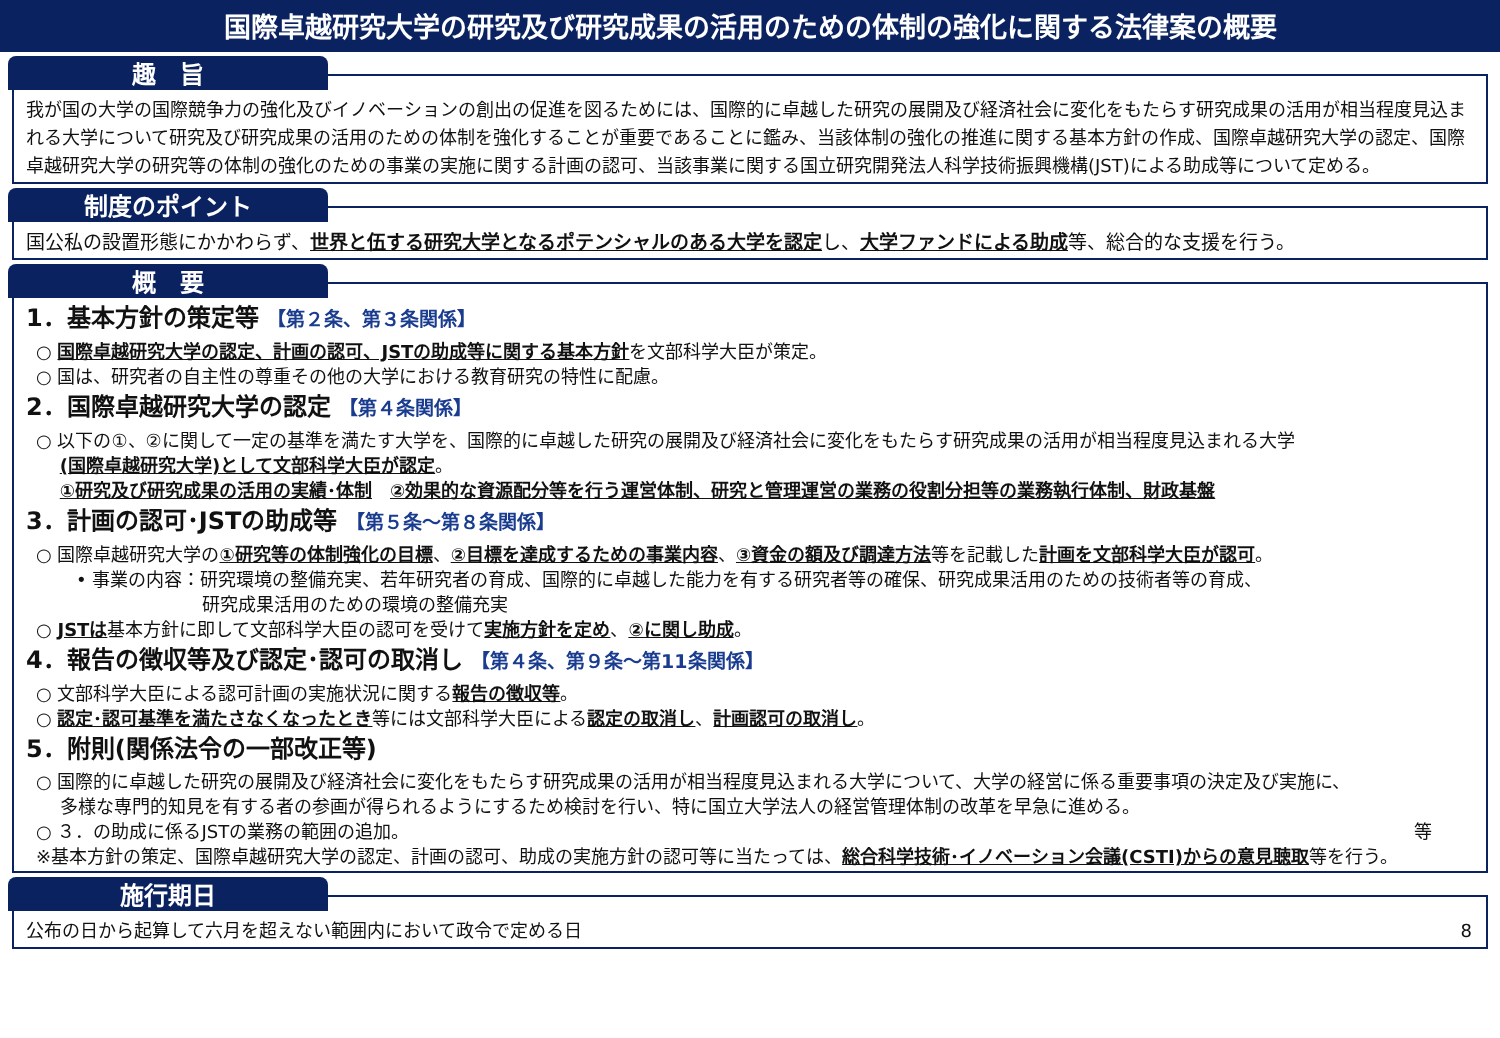国際卓越研究大学の研究及び研究成果の活用のための体制の強化に関する法律案の概要
趣　旨
我が国の大学の国際競争力の強化及びイノベーションの創出の促進を図るためには、国際的に卓越した研究の展開及び経済社会に変化をもたらす研究成果の活用が相当程度見込まれる大学について研究及び研究成果の活用のための体制を強化することが重要であることに鑑み、当該体制の強化の推進に関する基本方針の作成、国際卓越研究大学の認定、国際卓越研究大学の研究等の体制の強化のための事業の実施に関する計画の認可、当該事業に関する国立研究開発法人科学技術振興機構(JST)による助成等について定める。
制度のポイント
国公私の設置形態にかかわらず、世界と伍する研究大学となるポテンシャルのある大学を認定し、大学ファンドによる助成等、総合的な支援を行う。
概　要
1．基本方針の策定等 【第２条、第３条関係】
○ 国際卓越研究大学の認定、計画の認可、JSTの助成等に関する基本方針を文部科学大臣が策定。
○ 国は、研究者の自主性の尊重その他の大学における教育研究の特性に配慮。
2．国際卓越研究大学の認定 【第４条関係】
○ 以下の①、②に関して一定の基準を満たす大学を、国際的に卓越した研究の展開及び経済社会に変化をもたらす研究成果の活用が相当程度見込まれる大学
　 (国際卓越研究大学)として文部科学大臣が認定。
　 ①研究及び研究成果の活用の実績･体制　②効果的な資源配分等を行う運営体制、研究と管理運営の業務の役割分担等の業務執行体制、財政基盤
3．計画の認可･JSTの助成等 【第５条～第８条関係】
○ 国際卓越研究大学の①研究等の体制強化の目標、②目標を達成するための事業内容、③資金の額及び調達方法等を記載した計画を文部科学大臣が認可。
• 事業の内容：研究環境の整備充実、若年研究者の育成、国際的に卓越した能力を有する研究者等の確保、研究成果活用のための技術者等の育成、
　　　　　　　研究成果活用のための環境の整備充実
○ JSTは基本方針に即して文部科学大臣の認可を受けて実施方針を定め、②に関し助成。
4．報告の徴収等及び認定･認可の取消し 【第４条、第９条～第11条関係】
○ 文部科学大臣による認可計画の実施状況に関する報告の徴収等。
○ 認定･認可基準を満たさなくなったとき等には文部科学大臣による認定の取消し、計画認可の取消し。
5．附則(関係法令の一部改正等)
○ 国際的に卓越した研究の展開及び経済社会に変化をもたらす研究成果の活用が相当程度見込まれる大学について、大学の経営に係る重要事項の決定及び実施に、
　 多様な専門的知見を有する者の参画が得られるようにするため検討を行い、特に国立大学法人の経営管理体制の改革を早急に進める。
○ ３．の助成に係るJSTの業務の範囲の追加。 等
※基本方針の策定、国際卓越研究大学の認定、計画の認可、助成の実施方針の認可等に当たっては、総合科学技術･イノベーション会議(CSTI)からの意見聴取等を行う。
施行期日
公布の日から起算して六月を超えない範囲内において政令で定める日 8